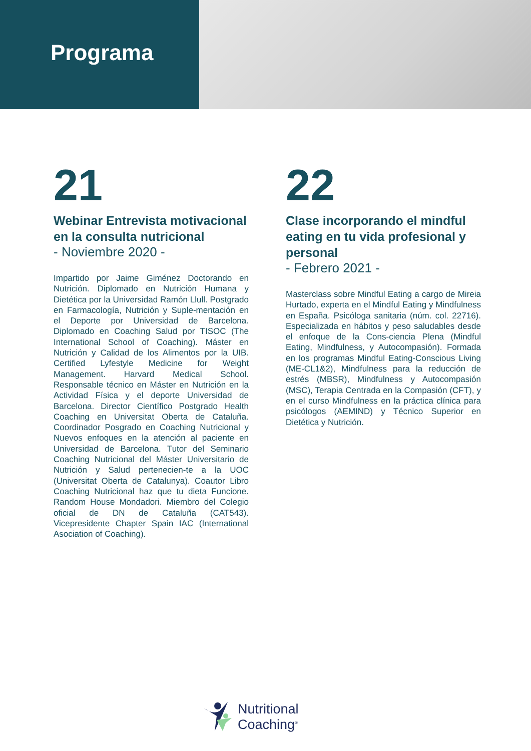Programa
21
Webinar Entrevista motivacional en la consulta nutricional
- Noviembre 2020 -
Impartido por Jaime Giménez Doctorando en Nutrición. Diplomado en Nutrición Humana y Dietética por la Universidad Ramón Llull. Postgrado en Farmacología, Nutrición y Suple-mentación en el Deporte por Universidad de Barcelona. Diplomado en Coaching Salud por TISOC (The International School of Coaching). Máster en Nutrición y Calidad de los Alimentos por la UIB. Certified Lyfestyle Medicine for Weight Management. Harvard Medical School. Responsable técnico en Máster en Nutrición en la Actividad Física y el deporte Universidad de Barcelona. Director Científico Postgrado Health Coaching en Universitat Oberta de Cataluña. Coordinador Posgrado en Coaching Nutricional y Nuevos enfoques en la atención al paciente en Universidad de Barcelona. Tutor del Seminario Coaching Nutricional del Máster Universitario de Nutrición y Salud pertenecien-te a la UOC (Universitat Oberta de Catalunya). Coautor Libro Coaching Nutricional haz que tu dieta Funcione. Random House Mondadori. Miembro del Colegio oficial de DN de Cataluña (CAT543). Vicepresidente Chapter Spain IAC (International Asociation of Coaching).
22
Clase incorporando el mindful eating en tu vida profesional y personal
- Febrero 2021 -
Masterclass sobre Mindful Eating a cargo de Mireia Hurtado, experta en el Mindful Eating y Mindfulness en España. Psicóloga sanitaria (núm. col. 22716). Especializada en hábitos y peso saludables desde el enfoque de la Cons-ciencia Plena (Mindful Eating, Mindfulness, y Autocompasión). Formada en los programas Mindful Eating-Conscious Living (ME-CL1&2), Mindfulness para la reducción de estrés (MBSR), Mindfulness y Autocompasión (MSC), Terapia Centrada en la Compasión (CFT), y en el curso Mindfulness en la práctica clínica para psicólogos (AEMIND) y Técnico Superior en Dietética y Nutrición.
Nutritional
Coaching<sup>®</sup>